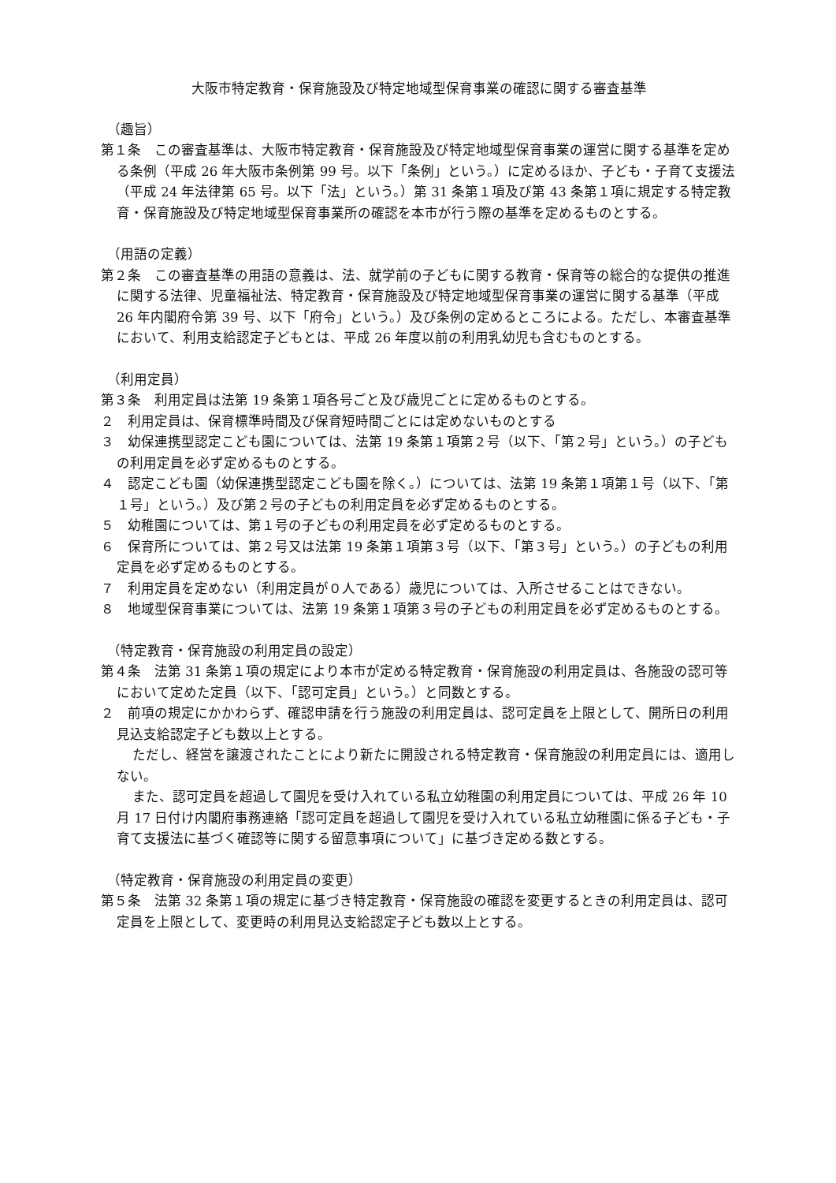大阪市特定教育・保育施設及び特定地域型保育事業の確認に関する審査基準
（趣旨）
第１条　この審査基準は、大阪市特定教育・保育施設及び特定地域型保育事業の運営に関する基準を定める条例（平成 26 年大阪市条例第 99 号。以下「条例」という。）に定めるほか、子ども・子育て支援法（平成 24 年法律第 65 号。以下「法」という。）第 31 条第１項及び第 43 条第１項に規定する特定教育・保育施設及び特定地域型保育事業所の確認を本市が行う際の基準を定めるものとする。
（用語の定義）
第２条　この審査基準の用語の意義は、法、就学前の子どもに関する教育・保育等の総合的な提供の推進に関する法律、児童福祉法、特定教育・保育施設及び特定地域型保育事業の運営に関する基準（平成 26 年内閣府令第 39 号、以下「府令」という。）及び条例の定めるところによる。ただし、本審査基準において、利用支給認定子どもとは、平成 26 年度以前の利用乳幼児も含むものとする。
（利用定員）
第３条　利用定員は法第 19 条第１項各号ごと及び歳児ごとに定めるものとする。
２　利用定員は、保育標準時間及び保育短時間ごとには定めないものとする
３　幼保連携型認定こども園については、法第 19 条第１項第２号（以下、「第２号」という。）の子どもの利用定員を必ず定めるものとする。
４　認定こども園（幼保連携型認定こども園を除く。）については、法第 19 条第１項第１号（以下、「第１号」という。）及び第２号の子どもの利用定員を必ず定めるものとする。
５　幼稚園については、第１号の子どもの利用定員を必ず定めるものとする。
６　保育所については、第２号又は法第 19 条第１項第３号（以下、「第３号」という。）の子どもの利用定員を必ず定めるものとする。
７　利用定員を定めない（利用定員が０人である）歳児については、入所させることはできない。
８　地域型保育事業については、法第 19 条第１項第３号の子どもの利用定員を必ず定めるものとする。
（特定教育・保育施設の利用定員の設定）
第４条　法第 31 条第１項の規定により本市が定める特定教育・保育施設の利用定員は、各施設の認可等において定めた定員（以下、「認可定員」という。）と同数とする。
２　前項の規定にかかわらず、確認申請を行う施設の利用定員は、認可定員を上限として、開所日の利用見込支給認定子ども数以上とする。
ただし、経営を譲渡されたことにより新たに開設される特定教育・保育施設の利用定員には、適用しない。
また、認可定員を超過して園児を受け入れている私立幼稚園の利用定員については、平成 26 年 10 月 17 日付け内閣府事務連絡「認可定員を超過して園児を受け入れている私立幼稚園に係る子ども・子育て支援法に基づく確認等に関する留意事項について」に基づき定める数とする。
（特定教育・保育施設の利用定員の変更）
第５条　法第 32 条第１項の規定に基づき特定教育・保育施設の確認を変更するときの利用定員は、認可定員を上限として、変更時の利用見込支給認定子ども数以上とする。